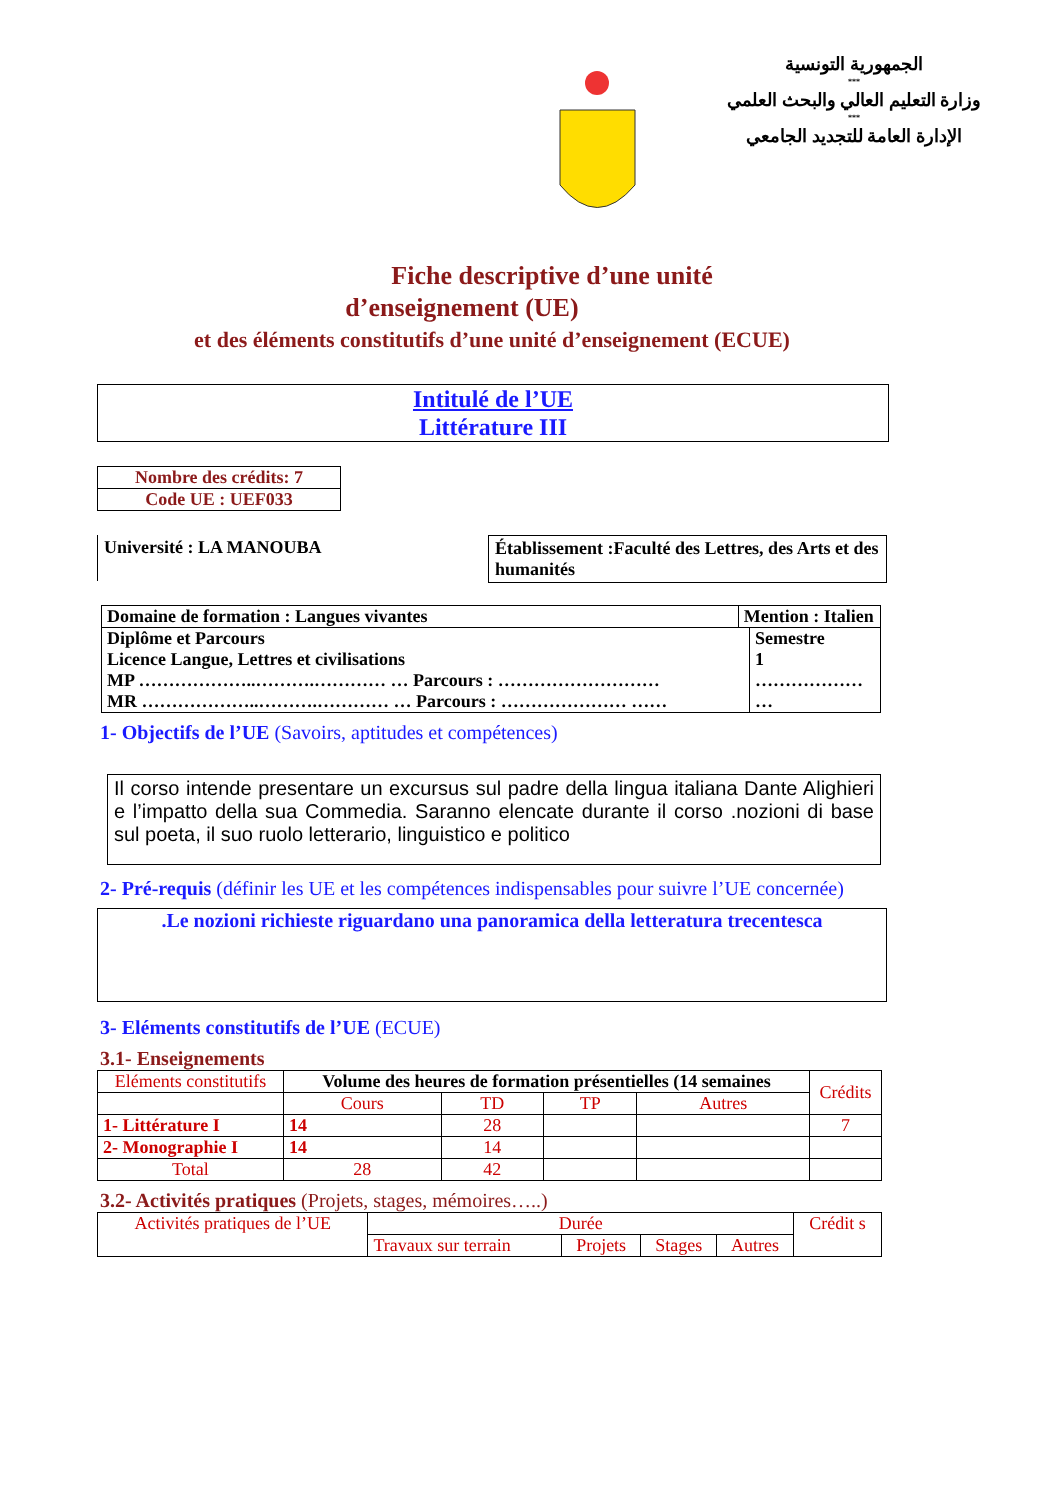الجمهورية التونسية
***
وزارة التعليم العالي والبحث العلمي
***
الإدارة العامة للتجديد الجامعي
Fiche descriptive d’une unité
d’enseignement (UE)
et des éléments constitutifs d’une unité d’enseignement (ECUE)
Intitulé de l’UE
Littérature III
| Nombre des crédits: 7 |
| Code UE : UEF033 |
Université : LA MANOUBA
Établissement :Faculté des Lettres, des Arts et des humanités
| Domaine de formation : Langues vivantes | Mention : Italien | |
| Diplôme et Parcours Licence Langue, Lettres et civilisations MP ………………..……….………… … Parcours : ……………………… MR ………………..……….………… … Parcours : ………………… …… | | Semestre 1 ……………… … |
1- Objectifs de l’UE (Savoirs, aptitudes et compétences)
Il corso intende presentare un excursus sul padre della lingua italiana Dante Alighieri e l’impatto della sua Commedia. Saranno elencate durante il corso .nozioni di base sul poeta, il suo ruolo letterario, linguistico e politico
2- Pré-requis (définir les UE et les compétences indispensables pour suivre l’UE concernée)
.Le nozioni richieste riguardano una panoramica della letteratura trecentesca
3- Eléments constitutifs de l’UE (ECUE)
3.1- Enseignements
| Eléments constitutifs | Volume des heures de formation présentielles (14 semaines | | | | Crédits |
| | Cours | TD | TP | Autres | |
| 1- Littérature I | 14 | 28 | | | 7 |
| 2- Monographie I | 14 | 14 | | | |
| Total | 28 | 42 | | | |
3.2- Activités pratiques (Projets, stages, mémoires…..)
| Activités pratiques de l’UE | Durée | | | | Crédit s |
| | Travaux sur terrain | Projets | Stages | Autres | |